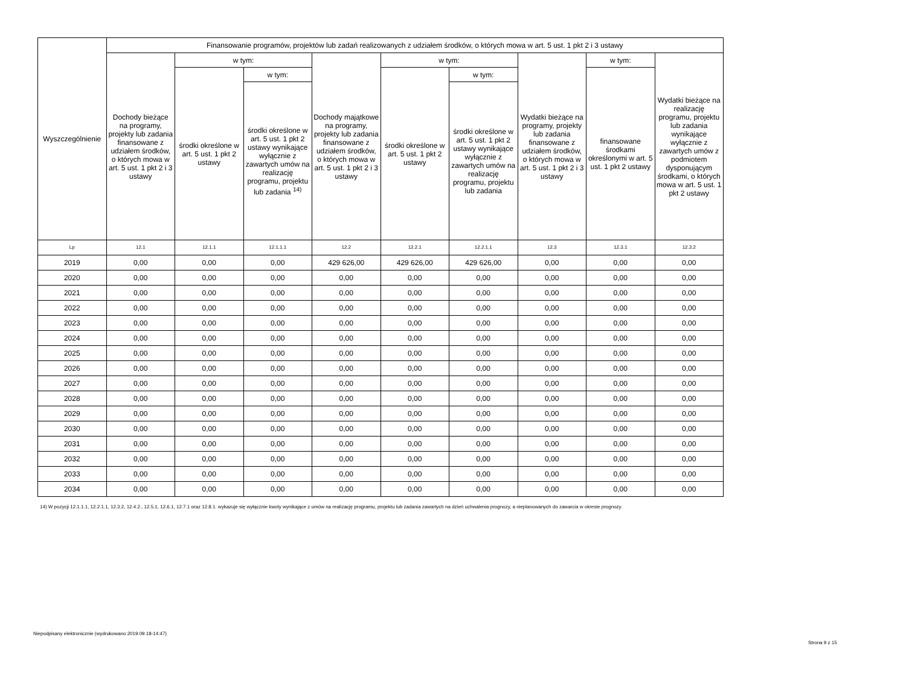| Wyszczególnienie | Finansowanie programów, projektów lub zadań realizowanych z udziałem środków, o których mowa w art. 5 ust. 1 pkt 2 i 3 ustawy | | | | | | | | |
| --- | --- | --- | --- | --- | --- | --- | --- | --- | --- |
| | Dochody bieżące na programy, projekty lub zadania finansowane z udziałem środków, o których mowa w art. 5 ust. 1 pkt 2 i 3 ustawy | w tym: | | Dochody majątkowe na programy, projekty lub zadania finansowane z udziałem środków, o których mowa w art. 5 ust. 1 pkt 2 i 3 ustawy | w tym: | | Wydatki bieżące na programy, projekty lub zadania finansowane z udziałem środków, o których mowa w art. 5 ust. 1 pkt 2 i 3 ustawy | w tym: | Wydatki bieżące na realizację programu, projektu lub zadania wynikające wyłącznie z zawartych umów z podmiotem dysponującym środkami, o których mowa w art. 5 ust. 1 pkt 2 ustawy |
| | | środki określone w art. 5 ust. 1 pkt 2 ustawy | w tym: | | środki określone w art. 5 ust. 1 pkt 2 ustawy | w tym: | | finansowane środkami określonymi w art. 5 ust. 1 pkt 2 ustawy | |
| | | | środki określone w art. 5 ust. 1 pkt 2 ustawy wynikające wyłącznie z zawartych umów na realizację programu, projektu lub zadania <sup>14)</sup> | | | środki określone w art. 5 ust. 1 pkt 2 ustawy wynikające wyłącznie z zawartych umów na realizację programu, projektu lub zadania | | | |
| Lp | 12.1 | 12.1.1 | 12.1.1.1 | 12.2 | 12.2.1 | 12.2.1.1 | 12.3 | 12.3.1 | 12.3.2 |
| 2019 | 0,00 | 0,00 | 0,00 | 429 626,00 | 429 626,00 | 429 626,00 | 0,00 | 0,00 | 0,00 |
| 2020 | 0,00 | 0,00 | 0,00 | 0,00 | 0,00 | 0,00 | 0,00 | 0,00 | 0,00 |
| 2021 | 0,00 | 0,00 | 0,00 | 0,00 | 0,00 | 0,00 | 0,00 | 0,00 | 0,00 |
| 2022 | 0,00 | 0,00 | 0,00 | 0,00 | 0,00 | 0,00 | 0,00 | 0,00 | 0,00 |
| 2023 | 0,00 | 0,00 | 0,00 | 0,00 | 0,00 | 0,00 | 0,00 | 0,00 | 0,00 |
| 2024 | 0,00 | 0,00 | 0,00 | 0,00 | 0,00 | 0,00 | 0,00 | 0,00 | 0,00 |
| 2025 | 0,00 | 0,00 | 0,00 | 0,00 | 0,00 | 0,00 | 0,00 | 0,00 | 0,00 |
| 2026 | 0,00 | 0,00 | 0,00 | 0,00 | 0,00 | 0,00 | 0,00 | 0,00 | 0,00 |
| 2027 | 0,00 | 0,00 | 0,00 | 0,00 | 0,00 | 0,00 | 0,00 | 0,00 | 0,00 |
| 2028 | 0,00 | 0,00 | 0,00 | 0,00 | 0,00 | 0,00 | 0,00 | 0,00 | 0,00 |
| 2029 | 0,00 | 0,00 | 0,00 | 0,00 | 0,00 | 0,00 | 0,00 | 0,00 | 0,00 |
| 2030 | 0,00 | 0,00 | 0,00 | 0,00 | 0,00 | 0,00 | 0,00 | 0,00 | 0,00 |
| 2031 | 0,00 | 0,00 | 0,00 | 0,00 | 0,00 | 0,00 | 0,00 | 0,00 | 0,00 |
| 2032 | 0,00 | 0,00 | 0,00 | 0,00 | 0,00 | 0,00 | 0,00 | 0,00 | 0,00 |
| 2033 | 0,00 | 0,00 | 0,00 | 0,00 | 0,00 | 0,00 | 0,00 | 0,00 | 0,00 |
| 2034 | 0,00 | 0,00 | 0,00 | 0,00 | 0,00 | 0,00 | 0,00 | 0,00 | 0,00 |
14) W pozycji 12.1.1.1, 12.2.1.1, 12.3.2, 12.4.2., 12.5.1, 12.6.1, 12.7.1 oraz 12.8.1. wykazuje się wyłącznie kwoty wynikające z umów na realizację programu, projektu lub zadania zawartych na dzień uchwalenia prognozy, a nieplanowanych do zawarcia w okresie prognozy.
Niepodpisany elektronicznie (wydrukowano 2019.09.18-14:47)
Strona 9 z 15